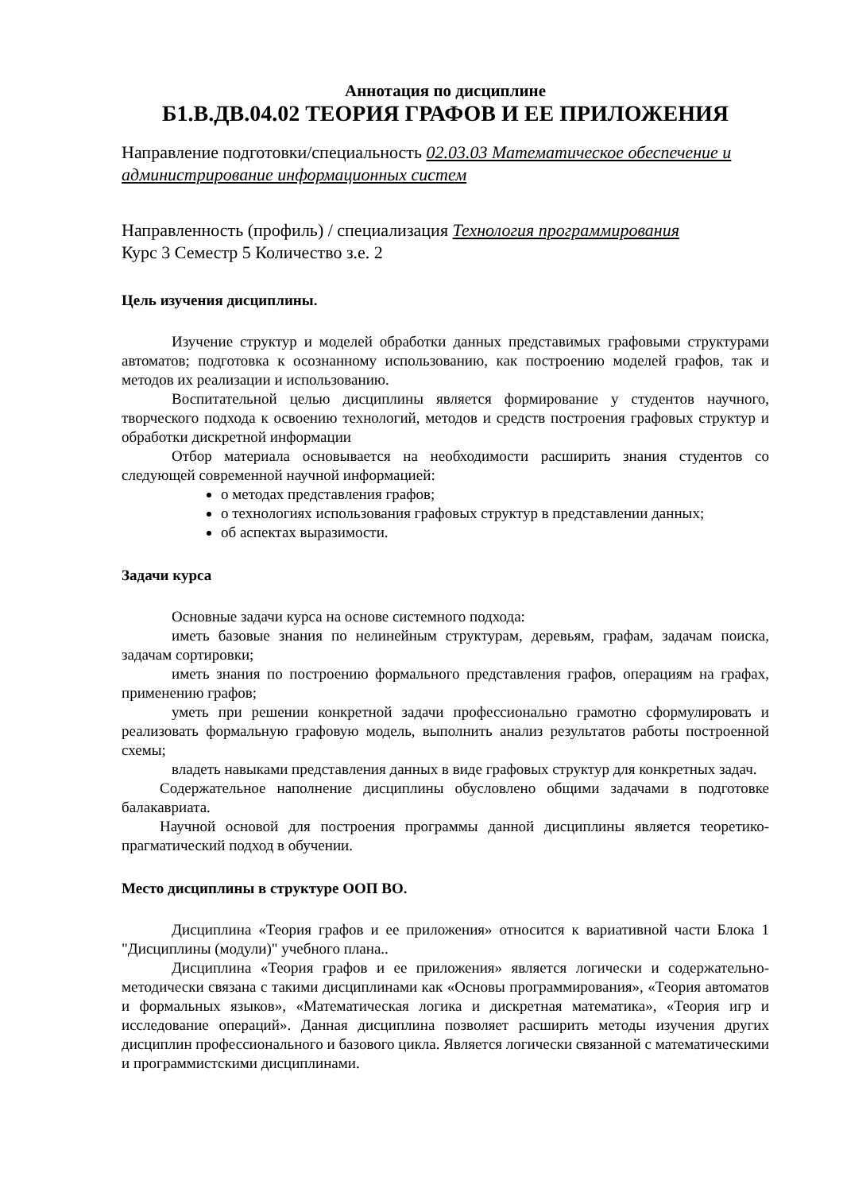Аннотация по дисциплине
Б1.В.ДВ.04.02 ТЕОРИЯ ГРАФОВ И ЕЕ ПРИЛОЖЕНИЯ
Направление подготовки/специальность 02.03.03 Математическое обеспечение и администрирование информационных систем
Направленность (профиль) / специализация Технология программирования
Курс 3 Семестр 5 Количество з.е. 2
Цель изучения дисциплины.
Изучение структур и моделей обработки данных представимых графовыми структурами автоматов; подготовка к осознанному использованию, как построению моделей графов, так и методов их реализации и использованию.
Воспитательной целью дисциплины является формирование у студентов научного, творческого подхода к освоению технологий, методов и средств построения графовых структур и обработки дискретной информации
Отбор материала основывается на необходимости расширить знания студентов со следующей современной научной информацией:
о методах представления графов;
о технологиях использования графовых структур в представлении данных;
об аспектах выразимости.
Задачи курса
Основные задачи курса на основе системного подхода:
иметь базовые знания по нелинейным структурам, деревьям, графам, задачам поиска, задачам сортировки;
иметь знания по построению формального представления графов, операциям на графах, применению графов;
уметь при решении конкретной задачи профессионально грамотно сформулировать и реализовать формальную графовую модель, выполнить анализ результатов работы построенной схемы;
владеть навыками представления данных в виде графовых структур для конкретных задач.
Содержательное наполнение дисциплины обусловлено общими задачами в подготовке балакавриата.
Научной основой для построения программы данной дисциплины является теоретико-прагматический подход в обучении.
Место дисциплины в структуре ООП ВО.
Дисциплина «Теория графов и ее приложения» относится к вариативной части Блока 1 "Дисциплины (модули)" учебного плана..
Дисциплина «Теория графов и ее приложения» является логически и содержательно-методически связана с такими дисциплинами как «Основы программирования», «Теория автоматов и формальных языков», «Математическая логика и дискретная математика», «Теория игр и исследование операций». Данная дисциплина позволяет расширить методы изучения других дисциплин профессионального и базового цикла. Является логически связанной с математическими и программистскими дисциплинами.